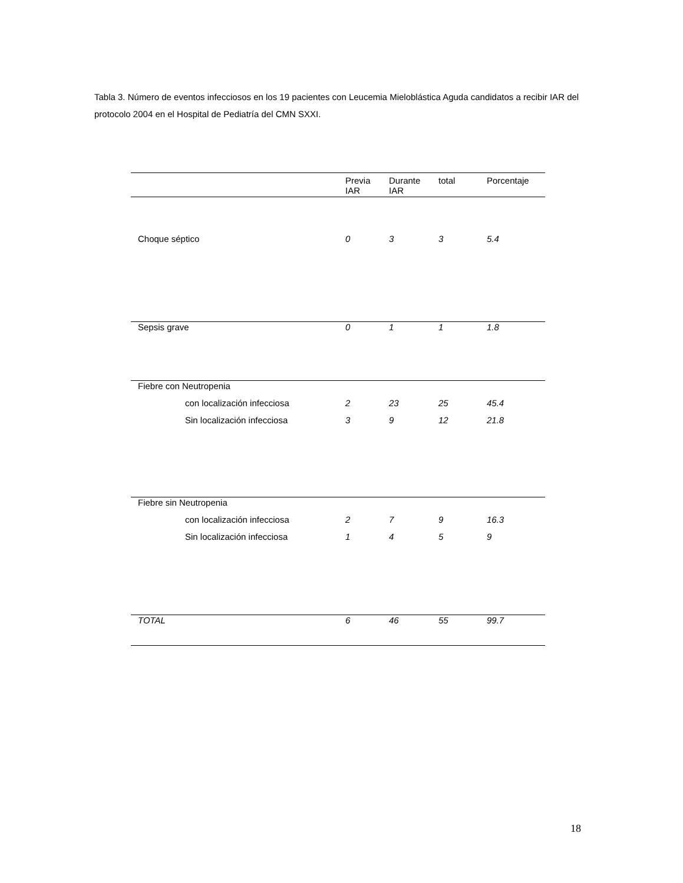Tabla 3. Número de eventos infecciosos en los 19 pacientes con Leucemia Mieloblástica Aguda candidatos a recibir IAR del protocolo 2004 en el Hospital de Pediatría del CMN SXXI.
| | Previa IAR | Durante IAR | total | Porcentaje |
| --- | --- | --- | --- | --- |
| Choque séptico | 0 | 3 | 3 | 5.4 |
| Sepsis grave | 0 | 1 | 1 | 1.8 |
| Fiebre con Neutropenia | | | | |
| con localización infecciosa | 2 | 23 | 25 | 45.4 |
| Sin localización infecciosa | 3 | 9 | 12 | 21.8 |
| Fiebre sin Neutropenia | | | | |
| con localización infecciosa | 2 | 7 | 9 | 16.3 |
| Sin localización infecciosa | 1 | 4 | 5 | 9 |
| TOTAL | 6 | 46 | 55 | 99.7 |
18